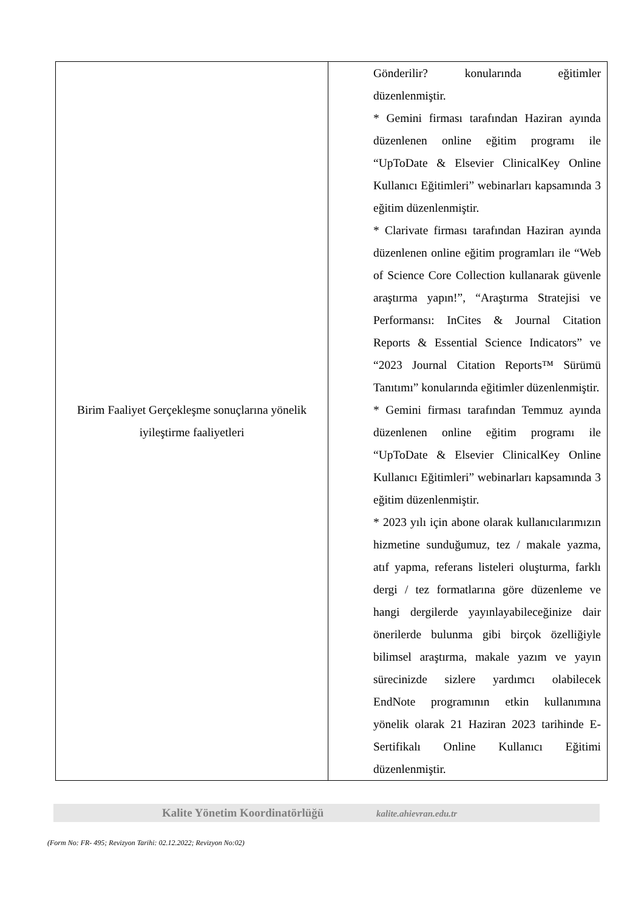| Birim Faaliyet Gerçekleşme sonuçlarına yönelik iyileştirme faaliyetleri | Gönderilir? konularında eğitimler düzenlenmiştir. * Gemini firması tarafından Haziran ayında düzenlenen online eğitim programı ile “UpToDate & Elsevier ClinicalKey Online Kullanıcı Eğitimleri” webinarları kapsamında 3 eğitim düzenlenmiştir. * Clarivate firması tarafından Haziran ayında düzenlenen online eğitim programları ile “Web of Science Core Collection kullanarak güvenle araştırma yapın!”, “Araştırma Stratejisi ve Performansı: InCites & Journal Citation Reports & Essential Science Indicators” ve “2023 Journal Citation Reports™ Sürümü Tanıtımı” konularında eğitimler düzenlenmiştir. * Gemini firması tarafından Temmuz ayında düzenlenen online eğitim programı ile “UpToDate & Elsevier ClinicalKey Online Kullanıcı Eğitimleri” webinarları kapsamında 3 eğitim düzenlenmiştir. * 2023 yılı için abone olarak kullanıcılarımızın hizmetine sunduğumuz, tez / makale yazma, atıf yapma, referans listeleri oluşturma, farklı dergi / tez formatlarına göre düzenleme ve hangi dergilerde yayınlayabileceğinize dair önerilerde bulunma gibi birçok özelliğiyle bilimsel araştırma, makale yazım ve yayın sürecinizde sizlere yardımcı olabilecek EndNote programının etkin kullanımına yönelik olarak 21 Haziran 2023 tarihinde E-Sertifikalı Online Kullanıcı Eğitimi düzenlenmiştir. |
Kalite Yönetim Koordinatörlüğü kalite.ahievran.edu.tr
(Form No: FR- 495; Revizyon Tarihi: 02.12.2022; Revizyon No:02)